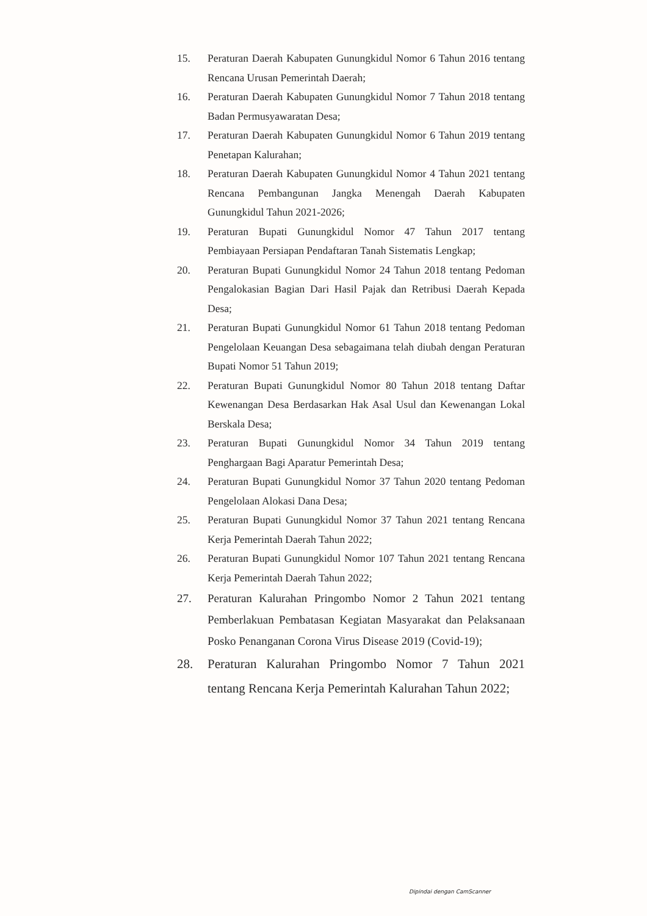15. Peraturan Daerah Kabupaten Gunungkidul Nomor 6 Tahun 2016 tentang Rencana Urusan Pemerintah Daerah;
16. Peraturan Daerah Kabupaten Gunungkidul Nomor 7 Tahun 2018 tentang Badan Permusyawaratan Desa;
17. Peraturan Daerah Kabupaten Gunungkidul Nomor 6 Tahun 2019 tentang Penetapan Kalurahan;
18. Peraturan Daerah Kabupaten Gunungkidul Nomor 4 Tahun 2021 tentang Rencana Pembangunan Jangka Menengah Daerah Kabupaten Gunungkidul Tahun 2021-2026;
19. Peraturan Bupati Gunungkidul Nomor 47 Tahun 2017 tentang Pembiayaan Persiapan Pendaftaran Tanah Sistematis Lengkap;
20. Peraturan Bupati Gunungkidul Nomor 24 Tahun 2018 tentang Pedoman Pengalokasian Bagian Dari Hasil Pajak dan Retribusi Daerah Kepada Desa;
21. Peraturan Bupati Gunungkidul Nomor 61 Tahun 2018 tentang Pedoman Pengelolaan Keuangan Desa sebagaimana telah diubah dengan Peraturan Bupati Nomor 51 Tahun 2019;
22. Peraturan Bupati Gunungkidul Nomor 80 Tahun 2018 tentang Daftar Kewenangan Desa Berdasarkan Hak Asal Usul dan Kewenangan Lokal Berskala Desa;
23. Peraturan Bupati Gunungkidul Nomor 34 Tahun 2019 tentang Penghargaan Bagi Aparatur Pemerintah Desa;
24. Peraturan Bupati Gunungkidul Nomor 37 Tahun 2020 tentang Pedoman Pengelolaan Alokasi Dana Desa;
25. Peraturan Bupati Gunungkidul Nomor 37 Tahun 2021 tentang Rencana Kerja Pemerintah Daerah Tahun 2022;
26. Peraturan Bupati Gunungkidul Nomor 107 Tahun 2021 tentang Rencana Kerja Pemerintah Daerah Tahun 2022;
27. Peraturan Kalurahan Pringombo Nomor 2 Tahun 2021 tentang Pemberlakuan Pembatasan Kegiatan Masyarakat dan Pelaksanaan Posko Penanganan Corona Virus Disease 2019 (Covid-19);
28. Peraturan Kalurahan Pringombo Nomor 7 Tahun 2021 tentang Rencana Kerja Pemerintah Kalurahan Tahun 2022;
Dipindai dengan CamScanner